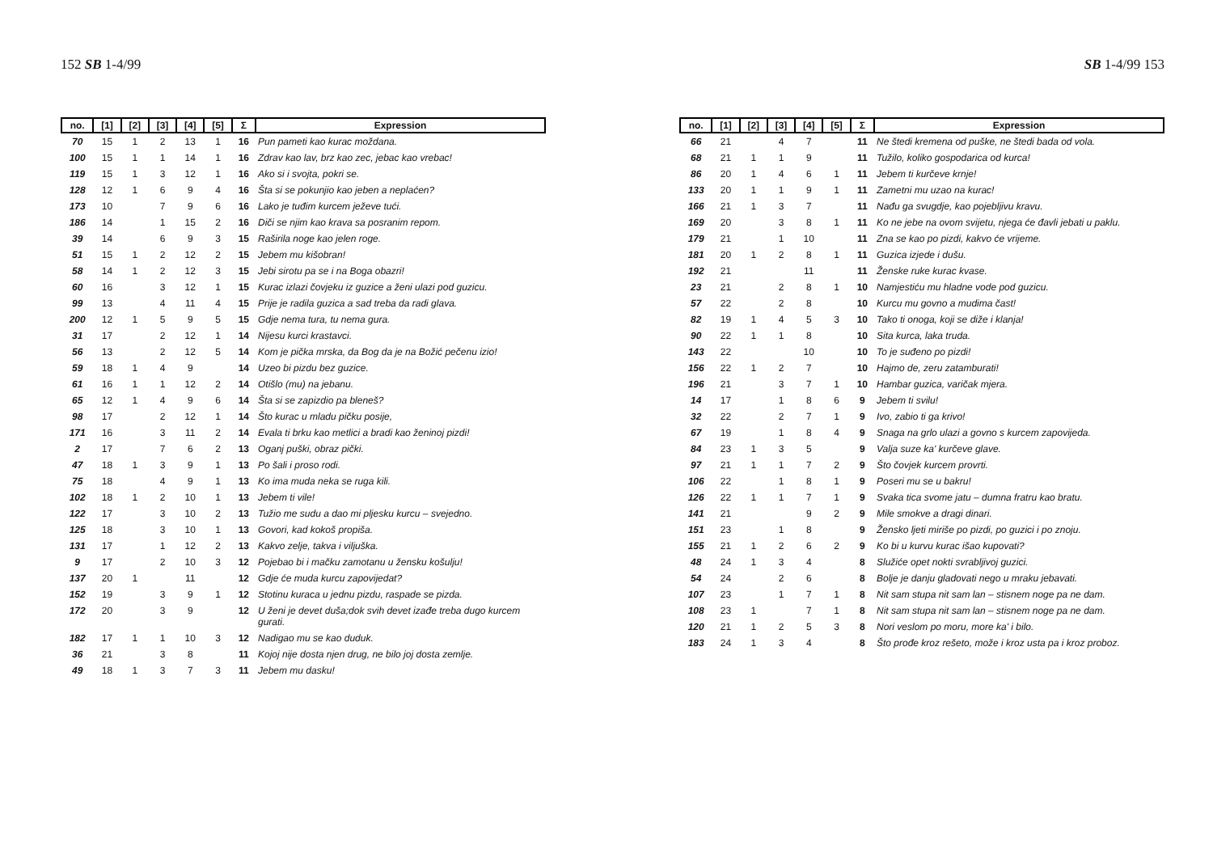152 SB 1-4/99
| no. | [1] | [2] | [3] | [4] | [5] | Σ | Expression |
| --- | --- | --- | --- | --- | --- | --- | --- |
| 70 | 15 | 1 | 2 | 13 | 1 | 16 | Pun pameti kao kurac moždana. |
| 100 | 15 | 1 | 1 | 14 | 1 | 16 | Zdrav kao lav, brz kao zec, jebac kao vrebac! |
| 119 | 15 | 1 | 3 | 12 | 1 | 16 | Ako si i svojta, pokri se. |
| 128 | 12 | 1 | 6 | 9 | 4 | 16 | Šta si se pokunjio kao jeben a neplaćen? |
| 173 | 10 | | 7 | 9 | 6 | 16 | Lako je tuđim kurcem ježeve tući. |
| 186 | 14 | | 1 | 15 | 2 | 16 | Diči se njim kao krava sa posranim repom. |
| 39 | 14 | | 6 | 9 | 3 | 15 | Raširila noge kao jelen roge. |
| 51 | 15 | 1 | 2 | 12 | 2 | 15 | Jebem mu kišobran! |
| 58 | 14 | 1 | 2 | 12 | 3 | 15 | Jebi sirotu pa se i na Boga obazri! |
| 60 | 16 | | 3 | 12 | 1 | 15 | Kurac izlazi čovjeku iz guzice a ženi ulazi pod guzicu. |
| 99 | 13 | | 4 | 11 | 4 | 15 | Prije je radila guzica a sad treba da radi glava. |
| 200 | 12 | 1 | 5 | 9 | 5 | 15 | Gdje nema tura, tu nema gura. |
| 31 | 17 | | 2 | 12 | 1 | 14 | Nijesu kurci krastavci. |
| 56 | 13 | | 2 | 12 | 5 | 14 | Kom je pička mrska, da Bog da je na Božić pečenu izio! |
| 59 | 18 | 1 | 4 | 9 | | 14 | Uzeo bi pizdu bez guzice. |
| 61 | 16 | 1 | 1 | 12 | 2 | 14 | Otišlo (mu) na jebanu. |
| 65 | 12 | 1 | 4 | 9 | 6 | 14 | Šta si se zapizdio pa bleneš? |
| 98 | 17 | | 2 | 12 | 1 | 14 | Što kurac u mladu pičku posije, |
| 171 | 16 | | 3 | 11 | 2 | 14 | Evala ti brku kao metlici a bradi kao ženinoj pizdi! |
| 2 | 17 | | 7 | 6 | 2 | 13 | Oganj puški, obraz pički. |
| 47 | 18 | 1 | 3 | 9 | 1 | 13 | Po šali i proso rodi. |
| 75 | 18 | | 4 | 9 | 1 | 13 | Ko ima muda neka se ruga kili. |
| 102 | 18 | 1 | 2 | 10 | 1 | 13 | Jebem ti vile! |
| 122 | 17 | | 3 | 10 | 2 | 13 | Tužio me sudu a dao mi pljesku kurcu – svejedno. |
| 125 | 18 | | 3 | 10 | 1 | 13 | Govori, kad kokoš propiša. |
| 131 | 17 | | 1 | 12 | 2 | 13 | Kakvo zelje, takva i viljuška. |
| 9 | 17 | | 2 | 10 | 3 | 12 | Pojebao bi i mačku zamotanu u žensku košulju! |
| 137 | 20 | 1 | | 11 | | 12 | Gdje će muda kurcu zapovijedat? |
| 152 | 19 | | 3 | 9 | 1 | 12 | Stotinu kuraca u jednu pizdu, raspade se pizda. |
| 172 | 20 | | 3 | 9 | | 12 | U ženi je devet duša;dok svih devet izađe treba dugo kurcem gurati. |
| 182 | 17 | 1 | 1 | 10 | 3 | 12 | Nadigao mu se kao duduk. |
| 36 | 21 | | 3 | 8 | | 11 | Kojoj nije dosta njen drug, ne bilo joj dosta zemlje. |
| 49 | 18 | 1 | 3 | 7 | 3 | 11 | Jebem mu dasku! |
SB 1-4/99 153
| no. | [1] | [2] | [3] | [4] | [5] | Σ | Expression |
| --- | --- | --- | --- | --- | --- | --- | --- |
| 66 | 21 | | 4 | 7 | | 11 | Ne štedi kremena od puške, ne štedi bada od vola. |
| 68 | 21 | 1 | 1 | 9 | | 11 | Tužilo, koliko gospodarica od kurca! |
| 86 | 20 | 1 | 4 | 6 | 1 | 11 | Jebem ti kurčeve krnje! |
| 133 | 20 | 1 | 1 | 9 | 1 | 11 | Zametni mu uzao na kurac! |
| 166 | 21 | 1 | 3 | 7 | | 11 | Nađu ga svugdje, kao pojebljivu kravu. |
| 169 | 20 | | 3 | 8 | 1 | 11 | Ko ne jebe na ovom svijetu, njega će đavli jebati u paklu. |
| 179 | 21 | | 1 | 10 | | 11 | Zna se kao po pizdi, kakvo će vrijeme. |
| 181 | 20 | 1 | 2 | 8 | 1 | 11 | Guzica izjede i dušu. |
| 192 | 21 | | | 11 | | 11 | Ženske ruke kurac kvase. |
| 23 | 21 | | 2 | 8 | 1 | 10 | Namjestiću mu hladne vode pod guzicu. |
| 57 | 22 | | 2 | 8 | | 10 | Kurcu mu govno a mudima čast! |
| 82 | 19 | 1 | 4 | 5 | 3 | 10 | Tako ti onoga, koji se diže i klanja! |
| 90 | 22 | 1 | 1 | 8 | | 10 | Sita kurca, laka truda. |
| 143 | 22 | | | 10 | | 10 | To je suđeno po pizdi! |
| 156 | 22 | 1 | 2 | 7 | | 10 | Hajmo de, zeru zatamburati! |
| 196 | 21 | | 3 | 7 | 1 | 10 | Hambar guzica, varičak mjera. |
| 14 | 17 | | 1 | 8 | 6 | 9 | Jebem ti svilu! |
| 32 | 22 | | 2 | 7 | 1 | 9 | Ivo, zabio ti ga krivo! |
| 67 | 19 | | 1 | 8 | 4 | 9 | Snaga na grlo ulazi a govno s kurcem zapovijeda. |
| 84 | 23 | 1 | 3 | 5 | | 9 | Valja suze ka' kurčeve glave. |
| 97 | 21 | 1 | 1 | 7 | 2 | 9 | Što čovjek kurcem provrti. |
| 106 | 22 | | 1 | 8 | 1 | 9 | Poseri mu se u bakru! |
| 126 | 22 | 1 | 1 | 7 | 1 | 9 | Svaka tica svome jatu – dumna fratru kao bratu. |
| 141 | 21 | | | 9 | 2 | 9 | Mile smokve a dragi dinari. |
| 151 | 23 | | 1 | 8 | | 9 | Žensko ljeti miriše po pizdi, po guzici i po znoju. |
| 155 | 21 | 1 | 2 | 6 | 2 | 9 | Ko bi u kurvu kurac išao kupovati? |
| 48 | 24 | 1 | 3 | 4 | | 8 | Služiće opet nokti svrabljivoj guzici. |
| 54 | 24 | | 2 | 6 | | 8 | Bolje je danju gladovati nego u mraku jebavati. |
| 107 | 23 | | 1 | 7 | 1 | 8 | Nit sam stupa nit sam lan – stisnem noge pa ne dam. |
| 108 | 23 | 1 | | 7 | 1 | 8 | Nit sam stupa nit sam lan – stisnem noge pa ne dam. |
| 120 | 21 | 1 | 2 | 5 | 3 | 8 | Nori veslom po moru, more ka' i bilo. |
| 183 | 24 | 1 | 3 | 4 | | 8 | Što prođe kroz rešeto, može i kroz usta pa i kroz proboz. |